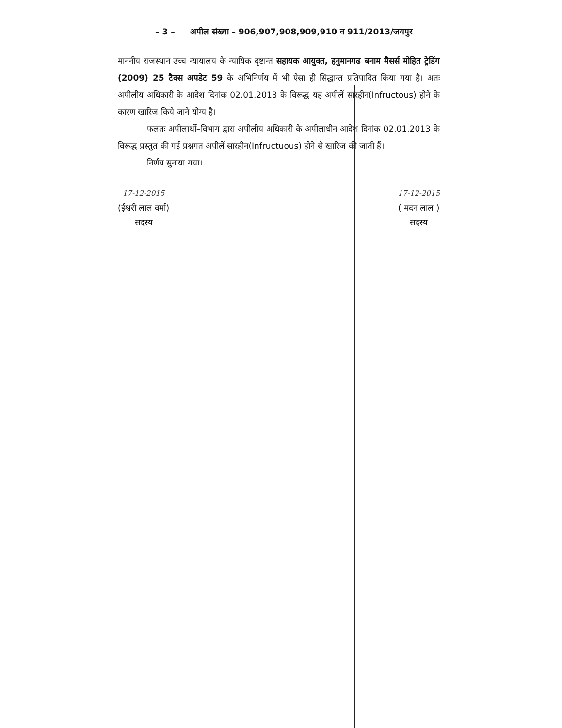– 3 – अपील संख्या – 906,907,908,909,910 व 911/2013/जयपुर
माननीय राजस्थान उच्च न्यायालय के न्यायिक दृष्टान्त सहायक आयुक्त, हनुमानगढ बनाम मैसर्स मोहित ट्रेडिंग (2009) 25 टैक्स अपडेट 59 के अभिनिर्णय में भी ऐसा ही सिद्धान्त प्रतिपादित किया गया है। अतः अपीलीय अधिकारी के आदेश दिनांक 02.01.2013 के विरूद्ध यह अपीलें सारहीन(Infructous) होने के कारण खारिज किये जाने योग्य है।
फलतः अपीलार्थी–विभाग द्वारा अपीलीय अधिकारी के अपीलाधीन आदेश दिनांक 02.01.2013 के विरूद्ध प्रस्तुत की गई प्रश्नगत अपीलें सारहीन(Infructuous) होने से खारिज की जाती हैं।
निर्णय सुनाया गया।
17-12-2015
(ईश्वरी लाल वर्मा)
सदस्य
17-12-2015
( मदन लाल )
सदस्य